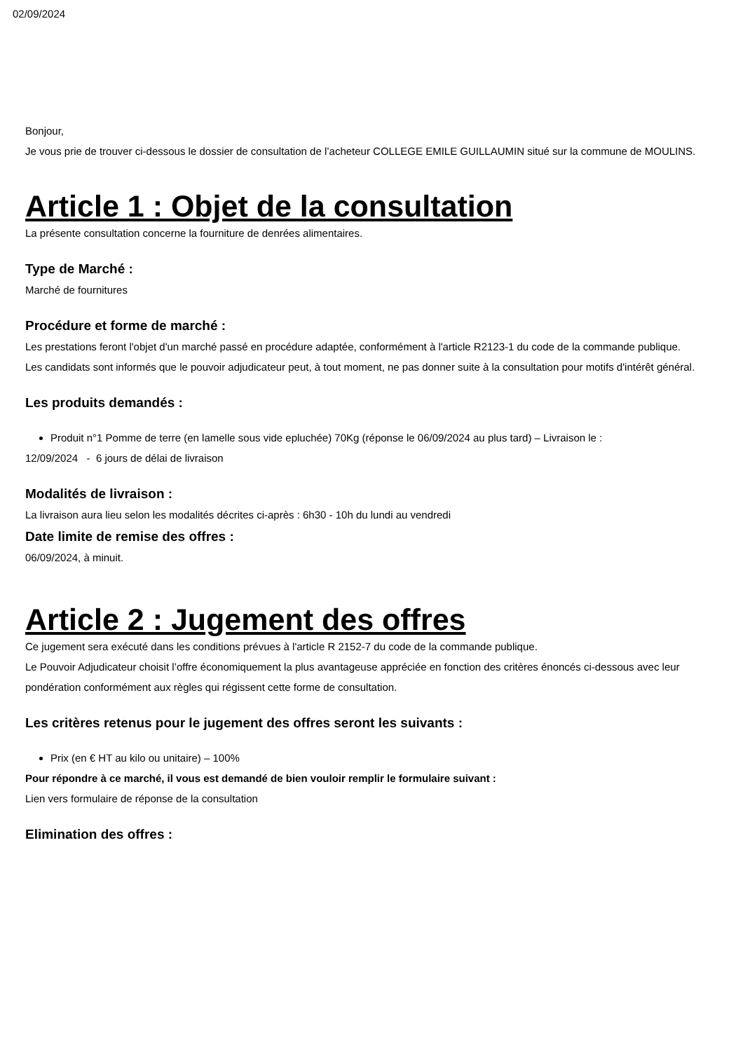02/09/2024
Bonjour,
Je vous prie de trouver ci-dessous le dossier de consultation de l’acheteur COLLEGE EMILE GUILLAUMIN situé sur la commune de MOULINS.
Article 1 : Objet de la consultation
La présente consultation concerne la fourniture de denrées alimentaires.
Type de Marché :
Marché de fournitures
Procédure et forme de marché :
Les prestations feront l'objet d'un marché passé en procédure adaptée, conformément à l'article R2123-1 du code de la commande publique.
Les candidats sont informés que le pouvoir adjudicateur peut, à tout moment, ne pas donner suite à la consultation pour motifs d'intérêt général.
Les produits demandés :
Produit n°1 Pomme de terre (en lamelle sous vide epluchée) 70Kg (réponse le 06/09/2024 au plus tard) – Livraison le :
12/09/2024 - 6 jours de délai de livraison
Modalités de livraison :
La livraison aura lieu selon les modalités décrites ci-après : 6h30 - 10h du lundi au vendredi
Date limite de remise des offres :
06/09/2024, à minuit.
Article 2 : Jugement des offres
Ce jugement sera exécuté dans les conditions prévues à l'article R 2152-7 du code de la commande publique.
Le Pouvoir Adjudicateur choisit l’offre économiquement la plus avantageuse appréciée en fonction des critères énoncés ci-dessous avec leur pondération conformément aux règles qui régissent cette forme de consultation.
Les critères retenus pour le jugement des offres seront les suivants :
Prix (en € HT au kilo ou unitaire) – 100%
Pour répondre à ce marché, il vous est demandé de bien vouloir remplir le formulaire suivant :
Lien vers formulaire de réponse de la consultation
Elimination des offres :